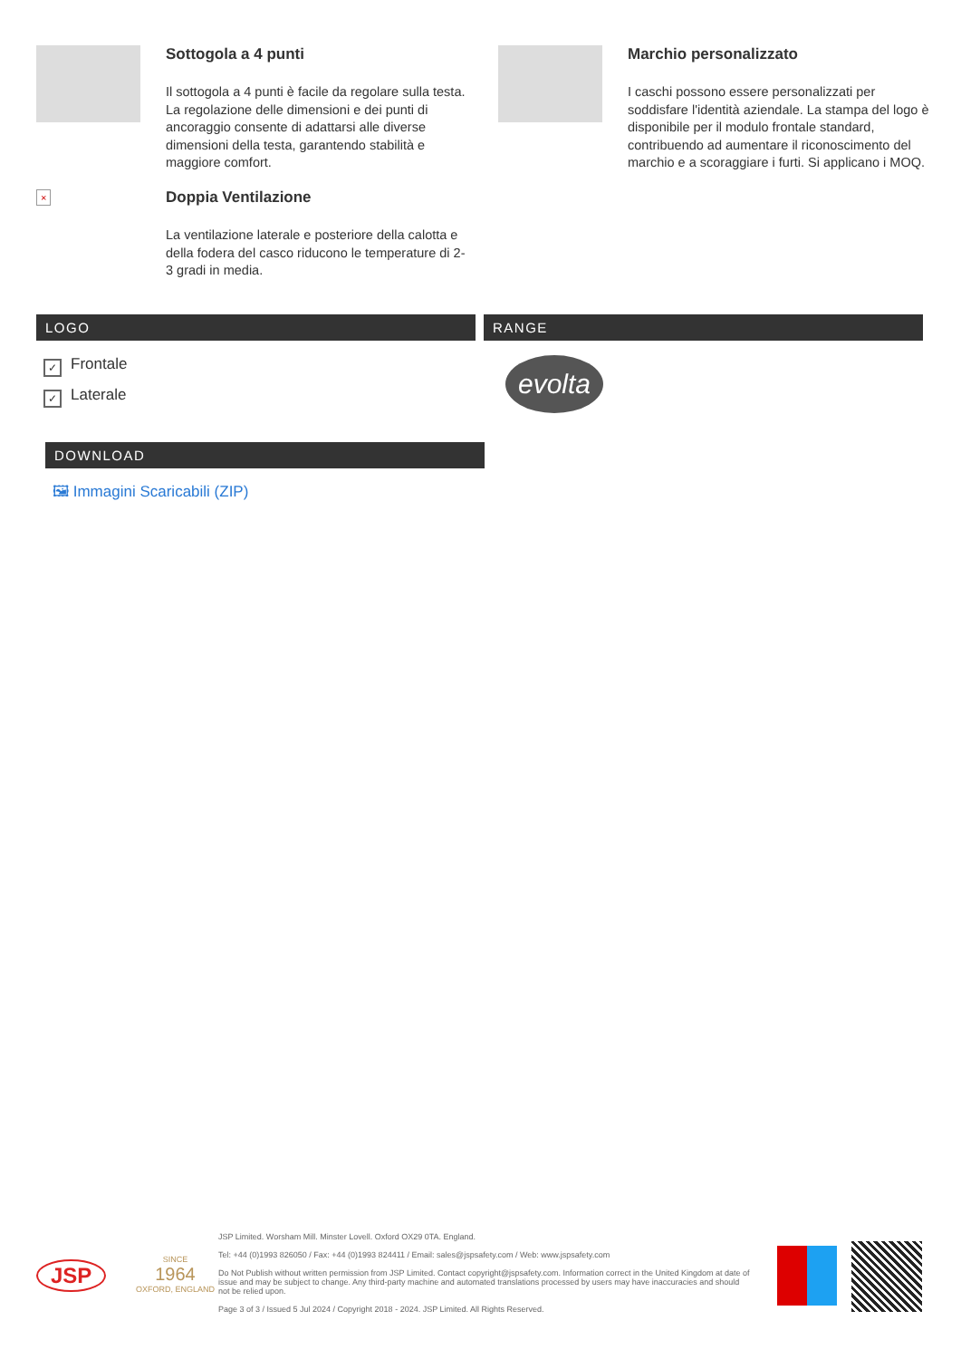Sottogola a 4 punti
Il sottogola a 4 punti è facile da regolare sulla testa. La regolazione delle dimensioni e dei punti di ancoraggio consente di adattarsi alle diverse dimensioni della testa, garantendo stabilità e maggiore comfort.
×
Doppia Ventilazione
La ventilazione laterale e posteriore della calotta e della fodera del casco riducono le temperature di 2-3 gradi in media.
Marchio personalizzato
I caschi possono essere personalizzati per soddisfare l'identità aziendale. La stampa del logo è disponibile per il modulo frontale standard, contribuendo ad aumentare il riconoscimento del marchio e a scoraggiare i furti. Si applicano i MOQ.
LOGO RANGE
✓ Frontale
✓ Laterale
evolta
DOWNLOAD
🖼 Immagini Scaricabili (ZIP)
JSP
SINCE
1964
OXFORD, ENGLAND
JSP Limited. Worsham Mill. Minster Lovell. Oxford OX29 0TA. England.
Tel: +44 (0)1993 826050 / Fax: +44 (0)1993 824411 / Email: sales@jspsafety.com / Web: www.jspsafety.com
Do Not Publish without written permission from JSP Limited. Contact copyright@jspsafety.com. Information correct in the United Kingdom at date of issue and may be subject to change. Any third-party machine and automated translations processed by users may have inaccuracies and should not be relied upon.
Page 3 of 3 / Issued 5 Jul 2024 / Copyright 2018 - 2024. JSP Limited. All Rights Reserved.